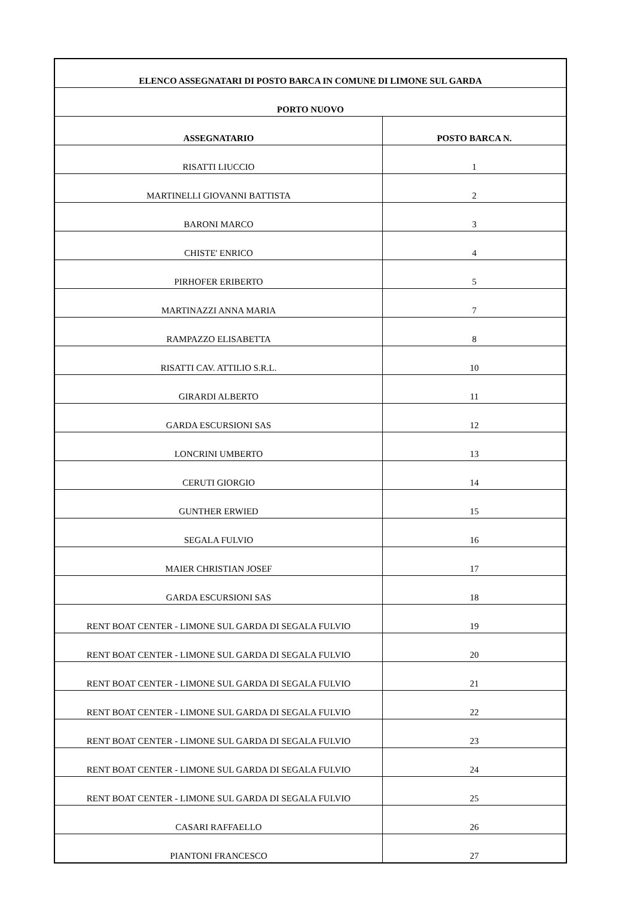| ELENCO ASSEGNATARI DI POSTO BARCA IN COMUNE DI LIMONE SUL GARDA | |
| --- | --- |
| PORTO NUOVO | |
| ASSEGNATARIO | POSTO BARCA N. |
| RISATTI LIUCCIO | 1 |
| MARTINELLI GIOVANNI BATTISTA | 2 |
| BARONI MARCO | 3 |
| CHISTE' ENRICO | 4 |
| PIRHOFER ERIBERTO | 5 |
| MARTINAZZI ANNA MARIA | 7 |
| RAMPAZZO ELISABETTA | 8 |
| RISATTI CAV. ATTILIO S.R.L. | 10 |
| GIRARDI ALBERTO | 11 |
| GARDA ESCURSIONI SAS | 12 |
| LONCRINI UMBERTO | 13 |
| CERUTI GIORGIO | 14 |
| GUNTHER ERWIED | 15 |
| SEGALA FULVIO | 16 |
| MAIER CHRISTIAN JOSEF | 17 |
| GARDA ESCURSIONI SAS | 18 |
| RENT BOAT CENTER - LIMONE SUL GARDA DI SEGALA FULVIO | 19 |
| RENT BOAT CENTER - LIMONE SUL GARDA DI SEGALA FULVIO | 20 |
| RENT BOAT CENTER - LIMONE SUL GARDA DI SEGALA FULVIO | 21 |
| RENT BOAT CENTER - LIMONE SUL GARDA DI SEGALA FULVIO | 22 |
| RENT BOAT CENTER - LIMONE SUL GARDA DI SEGALA FULVIO | 23 |
| RENT BOAT CENTER - LIMONE SUL GARDA DI SEGALA FULVIO | 24 |
| RENT BOAT CENTER - LIMONE SUL GARDA DI SEGALA FULVIO | 25 |
| CASARI RAFFAELLO | 26 |
| PIANTONI FRANCESCO | 27 |